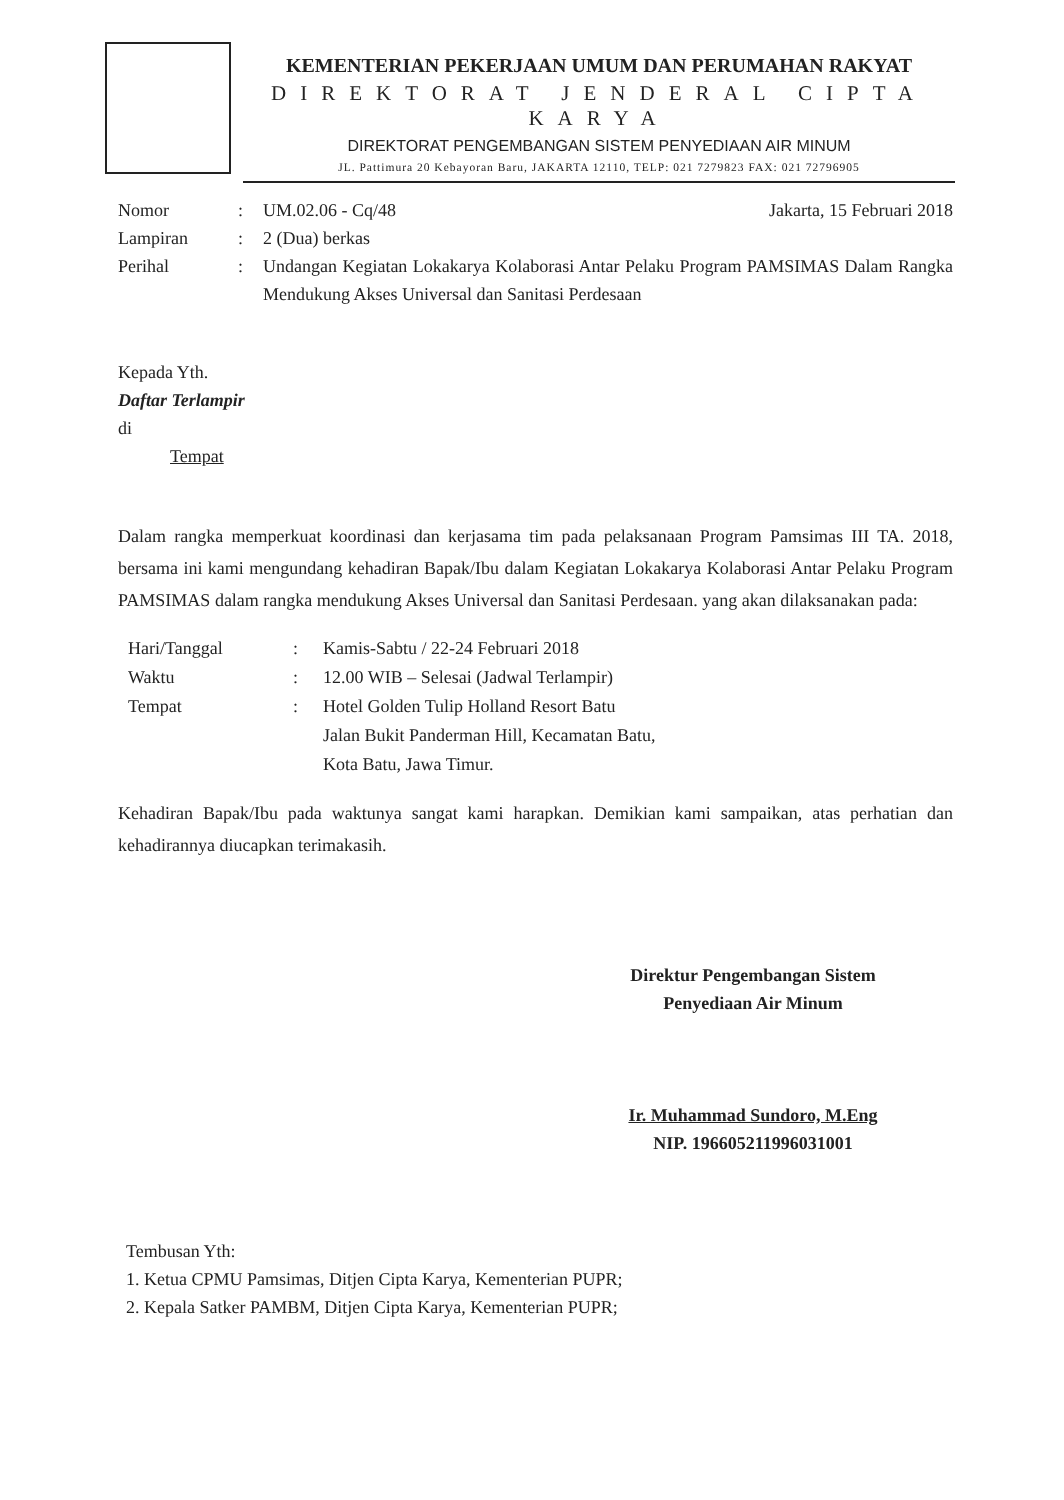KEMENTERIAN PEKERJAAN UMUM DAN PERUMAHAN RAKYAT
DIREKTORAT JENDERAL CIPTA KARYA
DIREKTORAT PENGEMBANGAN SISTEM PENYEDIAAN AIR MINUM
JL. Pattimura 20 Kebayoran Baru, JAKARTA 12110, TELP: 021 7279823 FAX: 021 72796905
| Nomor | : | UM.02.06 - Cq/48 Jakarta, 15 Februari 2018 |
| Lampiran | : | 2 (Dua) berkas |
| Perihal | : | Undangan Kegiatan Lokakarya Kolaborasi Antar Pelaku Program PAMSIMAS Dalam Rangka Mendukung Akses Universal dan Sanitasi Perdesaan |
Kepada Yth.
Daftar Terlampir
di
Tempat
Dalam rangka memperkuat koordinasi dan kerjasama tim pada pelaksanaan Program Pamsimas III TA. 2018, bersama ini kami mengundang kehadiran Bapak/Ibu dalam Kegiatan Lokakarya Kolaborasi Antar Pelaku Program PAMSIMAS dalam rangka mendukung Akses Universal dan Sanitasi Perdesaan. yang akan dilaksanakan pada:
| Hari/Tanggal | : | Kamis-Sabtu / 22-24 Februari 2018 |
| Waktu | : | 12.00 WIB – Selesai (Jadwal Terlampir) |
| Tempat | : | Hotel Golden Tulip Holland Resort Batu Jalan Bukit Panderman Hill, Kecamatan Batu, Kota Batu, Jawa Timur. |
Kehadiran Bapak/Ibu pada waktunya sangat kami harapkan. Demikian kami sampaikan, atas perhatian dan kehadirannya diucapkan terimakasih.
Direktur Pengembangan Sistem
Penyediaan Air Minum
Ir. Muhammad Sundoro, M.Eng
NIP. 196605211996031001
Tembusan Yth:
1. Ketua CPMU Pamsimas, Ditjen Cipta Karya, Kementerian PUPR;
2. Kepala Satker PAMBM, Ditjen Cipta Karya, Kementerian PUPR;